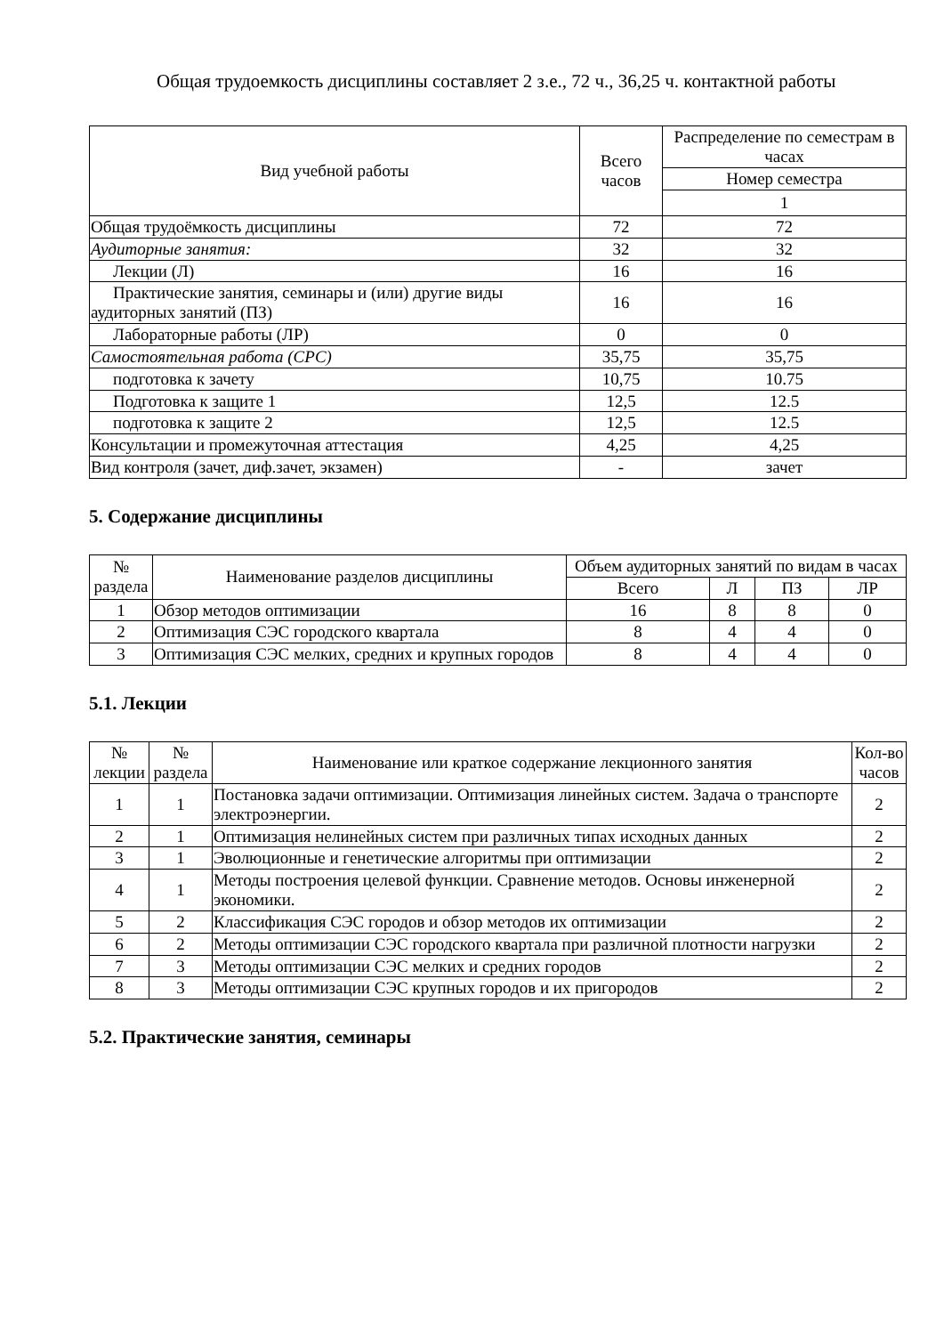Общая трудоемкость дисциплины составляет 2 з.е., 72 ч., 36,25 ч. контактной работы
| Вид учебной работы | Всего часов | Распределение по семестрам в часах |
| --- | --- | --- |
| | | Номер семестра |
| | | 1 |
| Общая трудоёмкость дисциплины | 72 | 72 |
| Аудиторные занятия: | 32 | 32 |
| Лекции (Л) | 16 | 16 |
| Практические занятия, семинары и (или) другие виды аудиторных занятий (ПЗ) | 16 | 16 |
| Лабораторные работы (ЛР) | 0 | 0 |
| Самостоятельная работа (СРС) | 35,75 | 35,75 |
| подготовка к зачету | 10,75 | 10.75 |
| Подготовка к защите 1 | 12,5 | 12.5 |
| подготовка к защите 2 | 12,5 | 12.5 |
| Консультации и промежуточная аттестация | 4,25 | 4,25 |
| Вид контроля (зачет, диф.зачет, экзамен) | - | зачет |
5. Содержание дисциплины
| № раздела | Наименование разделов дисциплины | Объем аудиторных занятий по видам в часах | | | |
| --- | --- | --- | --- | --- | --- |
| | | Всего | Л | ПЗ | ЛР |
| 1 | Обзор методов оптимизации | 16 | 8 | 8 | 0 |
| 2 | Оптимизация СЭС городского квартала | 8 | 4 | 4 | 0 |
| 3 | Оптимизация СЭС мелких, средних и крупных городов | 8 | 4 | 4 | 0 |
5.1. Лекции
| № лекции | № раздела | Наименование или краткое содержание лекционного занятия | Кол-во часов |
| --- | --- | --- | --- |
| 1 | 1 | Постановка задачи оптимизации. Оптимизация линейных систем. Задача о транспорте электроэнергии. | 2 |
| 2 | 1 | Оптимизация нелинейных систем при различных типах исходных данных | 2 |
| 3 | 1 | Эволюционные и генетические алгоритмы при оптимизации | 2 |
| 4 | 1 | Методы построения целевой функции. Сравнение методов. Основы инженерной экономики. | 2 |
| 5 | 2 | Классификация СЭС городов и обзор методов их оптимизации | 2 |
| 6 | 2 | Методы оптимизации СЭС городского квартала при различной плотности нагрузки | 2 |
| 7 | 3 | Методы оптимизации СЭС мелких и средних городов | 2 |
| 8 | 3 | Методы оптимизации СЭС крупных городов и их пригородов | 2 |
5.2. Практические занятия, семинары